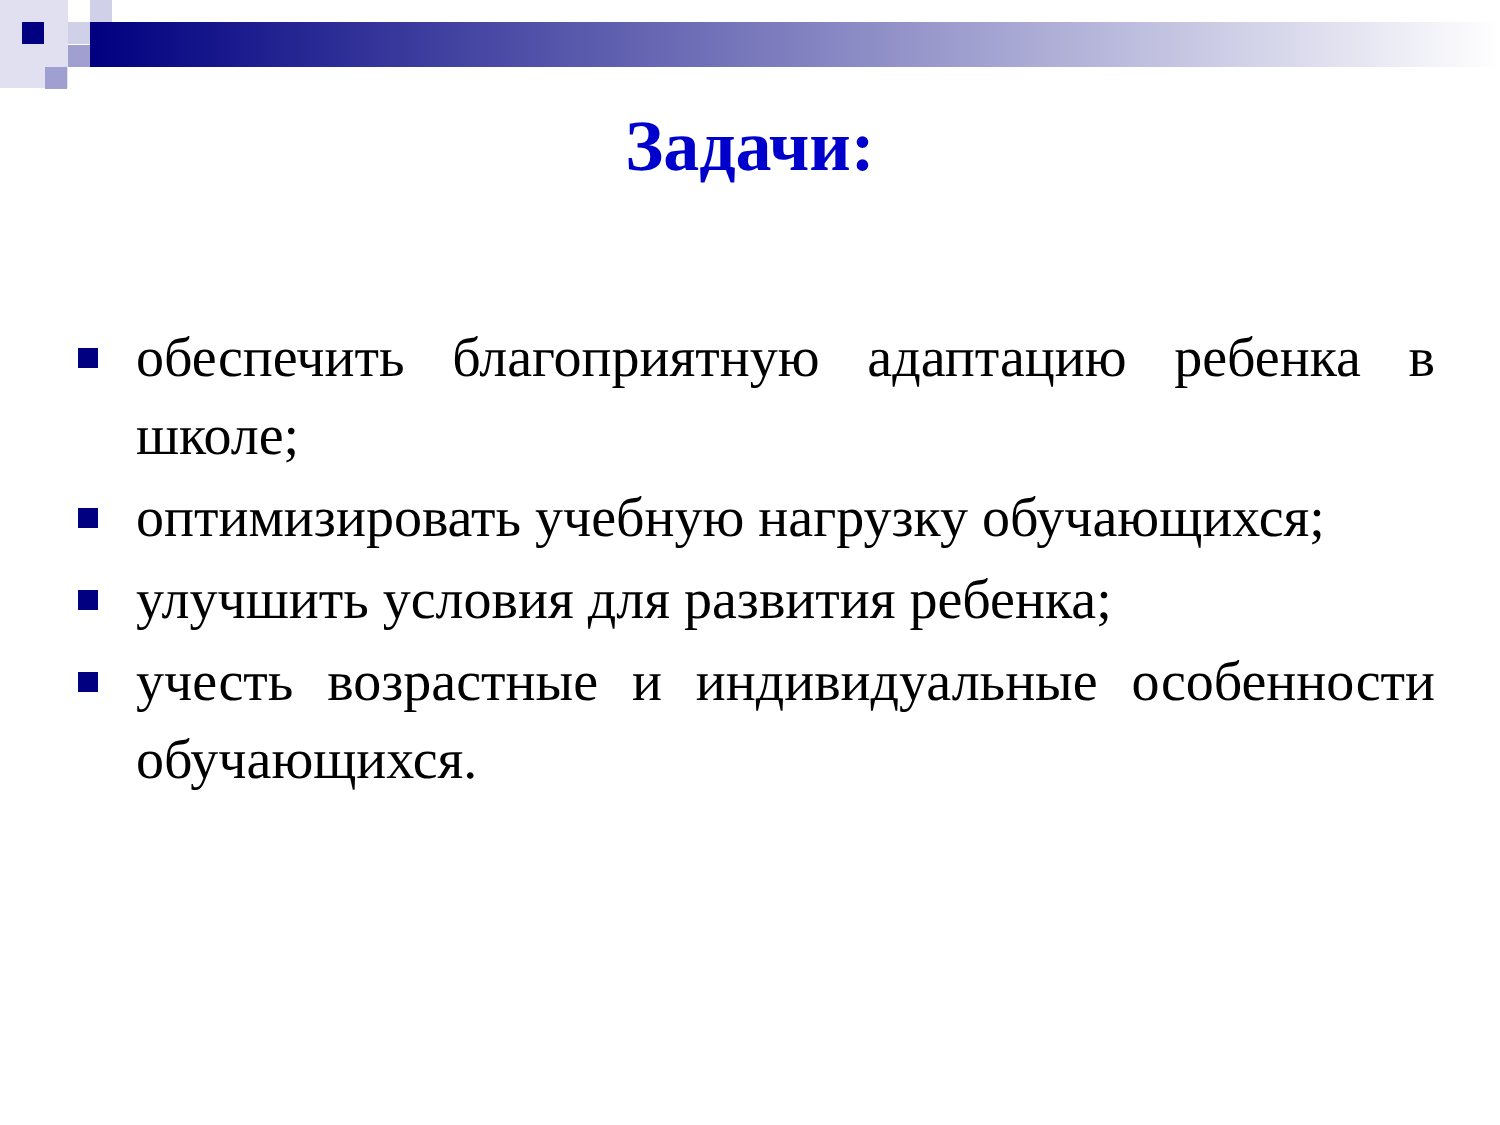Задачи:
обеспечить благоприятную адаптацию ребенка в школе;
оптимизировать учебную нагрузку обучающихся;
улучшить условия для развития ребенка;
учесть возрастные и индивидуальные особенности обучающихся.